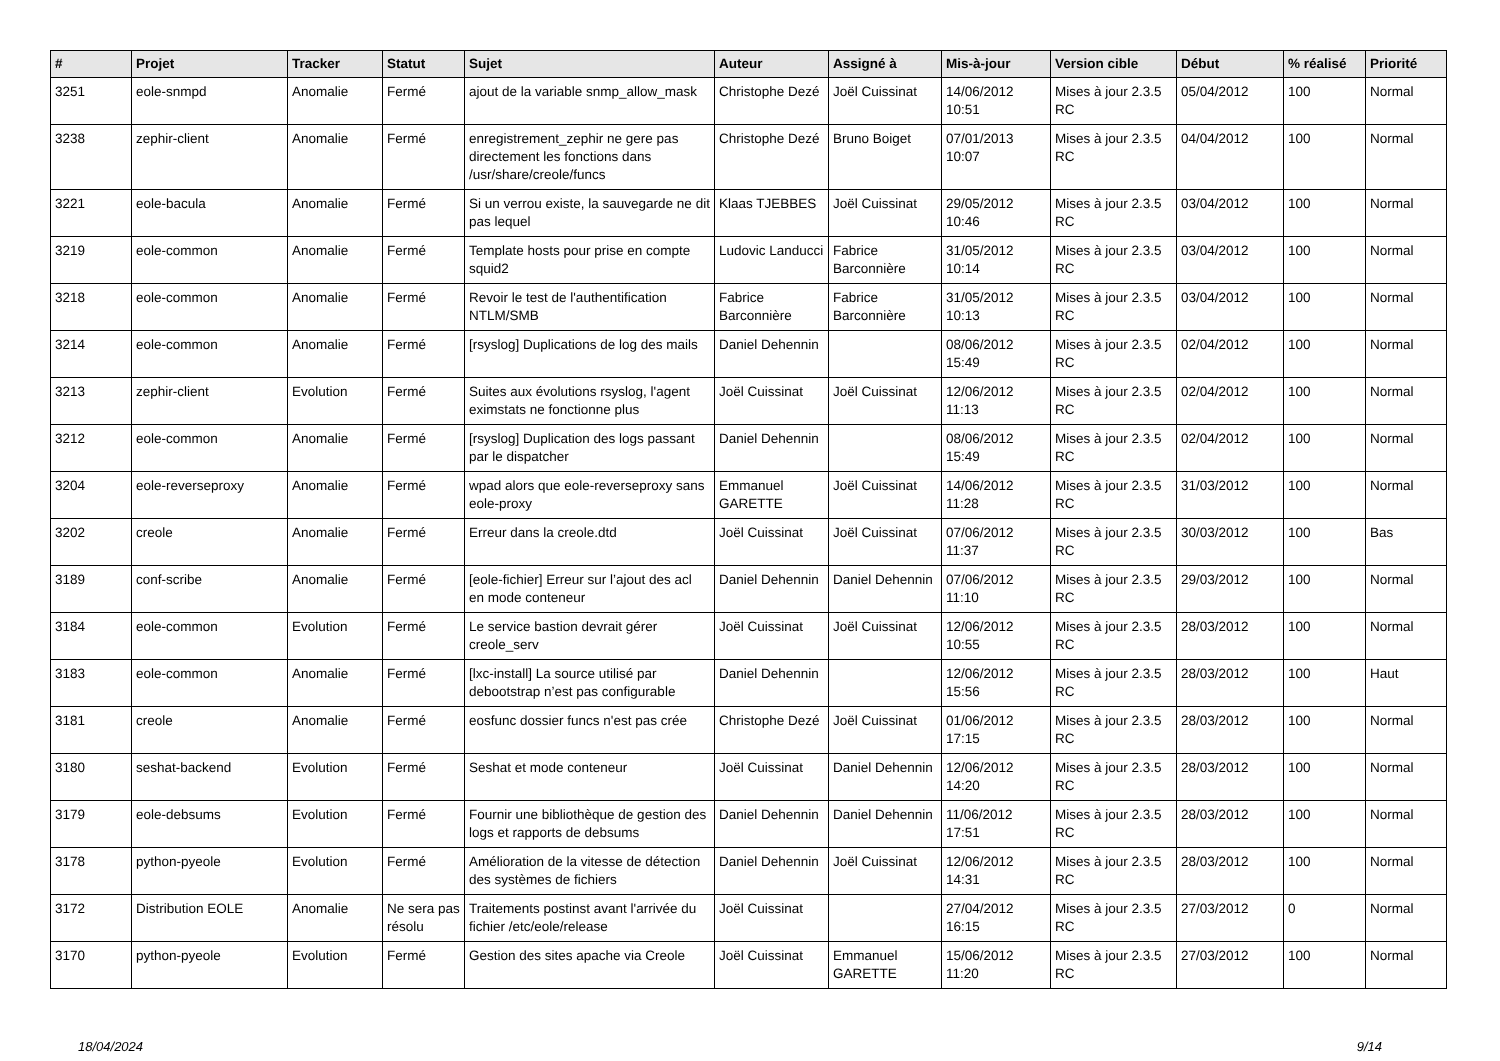| # | Projet | Tracker | Statut | Sujet | Auteur | Assigné à | Mis-à-jour | Version cible | Début | % réalisé | Priorité |
| --- | --- | --- | --- | --- | --- | --- | --- | --- | --- | --- | --- |
| 3251 | eole-snmpd | Anomalie | Fermé | ajout de la variable snmp_allow_mask | Christophe Dezé | Joël Cuissinat | 14/06/2012 10:51 | Mises à jour 2.3.5 RC | 05/04/2012 | 100 | Normal |
| 3238 | zephir-client | Anomalie | Fermé | enregistrement_zephir ne gere pas directement les fonctions dans /usr/share/creole/funcs | Christophe Dezé | Bruno Boiget | 07/01/2013 10:07 | Mises à jour 2.3.5 RC | 04/04/2012 | 100 | Normal |
| 3221 | eole-bacula | Anomalie | Fermé | Si un verrou existe, la sauvegarde ne dit pas lequel | Klaas TJEBBES | Joël Cuissinat | 29/05/2012 10:46 | Mises à jour 2.3.5 RC | 03/04/2012 | 100 | Normal |
| 3219 | eole-common | Anomalie | Fermé | Template hosts pour prise en compte squid2 | Ludovic Landucci | Fabrice Barconnière | 31/05/2012 10:14 | Mises à jour 2.3.5 RC | 03/04/2012 | 100 | Normal |
| 3218 | eole-common | Anomalie | Fermé | Revoir le test de l'authentification NTLM/SMB | Fabrice Barconnière | Fabrice Barconnière | 31/05/2012 10:13 | Mises à jour 2.3.5 RC | 03/04/2012 | 100 | Normal |
| 3214 | eole-common | Anomalie | Fermé | [rsyslog] Duplications de log des mails | Daniel Dehennin | | 08/06/2012 15:49 | Mises à jour 2.3.5 RC | 02/04/2012 | 100 | Normal |
| 3213 | zephir-client | Evolution | Fermé | Suites aux évolutions rsyslog, l'agent eximstats ne fonctionne plus | Joël Cuissinat | Joël Cuissinat | 12/06/2012 11:13 | Mises à jour 2.3.5 RC | 02/04/2012 | 100 | Normal |
| 3212 | eole-common | Anomalie | Fermé | [rsyslog] Duplication des logs passant par le dispatcher | Daniel Dehennin | | 08/06/2012 15:49 | Mises à jour 2.3.5 RC | 02/04/2012 | 100 | Normal |
| 3204 | eole-reverseproxy | Anomalie | Fermé | wpad alors que eole-reverseproxy sans eole-proxy | Emmanuel GARETTE | Joël Cuissinat | 14/06/2012 11:28 | Mises à jour 2.3.5 RC | 31/03/2012 | 100 | Normal |
| 3202 | creole | Anomalie | Fermé | Erreur dans la creole.dtd | Joël Cuissinat | Joël Cuissinat | 07/06/2012 11:37 | Mises à jour 2.3.5 RC | 30/03/2012 | 100 | Bas |
| 3189 | conf-scribe | Anomalie | Fermé | [eole-fichier] Erreur sur l’ajout des acl en mode conteneur | Daniel Dehennin | Daniel Dehennin | 07/06/2012 11:10 | Mises à jour 2.3.5 RC | 29/03/2012 | 100 | Normal |
| 3184 | eole-common | Evolution | Fermé | Le service bastion devrait gérer creole_serv | Joël Cuissinat | Joël Cuissinat | 12/06/2012 10:55 | Mises à jour 2.3.5 RC | 28/03/2012 | 100 | Normal |
| 3183 | eole-common | Anomalie | Fermé | [lxc-install] La source utilisé par debootstrap n’est pas configurable | Daniel Dehennin | | 12/06/2012 15:56 | Mises à jour 2.3.5 RC | 28/03/2012 | 100 | Haut |
| 3181 | creole | Anomalie | Fermé | eosfunc dossier funcs n'est pas crée | Christophe Dezé | Joël Cuissinat | 01/06/2012 17:15 | Mises à jour 2.3.5 RC | 28/03/2012 | 100 | Normal |
| 3180 | seshat-backend | Evolution | Fermé | Seshat et mode conteneur | Joël Cuissinat | Daniel Dehennin | 12/06/2012 14:20 | Mises à jour 2.3.5 RC | 28/03/2012 | 100 | Normal |
| 3179 | eole-debsums | Evolution | Fermé | Fournir une bibliothèque de gestion des logs et rapports de debsums | Daniel Dehennin | Daniel Dehennin | 11/06/2012 17:51 | Mises à jour 2.3.5 RC | 28/03/2012 | 100 | Normal |
| 3178 | python-pyeole | Evolution | Fermé | Amélioration de la vitesse de détection des systèmes de fichiers | Daniel Dehennin | Joël Cuissinat | 12/06/2012 14:31 | Mises à jour 2.3.5 RC | 28/03/2012 | 100 | Normal |
| 3172 | Distribution EOLE | Anomalie | Ne sera pas résolu | Traitements postinst avant l'arrivée du fichier /etc/eole/release | Joël Cuissinat | | 27/04/2012 16:15 | Mises à jour 2.3.5 RC | 27/03/2012 | 0 | Normal |
| 3170 | python-pyeole | Evolution | Fermé | Gestion des sites apache via Creole | Joël Cuissinat | Emmanuel GARETTE | 15/06/2012 11:20 | Mises à jour 2.3.5 RC | 27/03/2012 | 100 | Normal |
18/04/2024 9/14